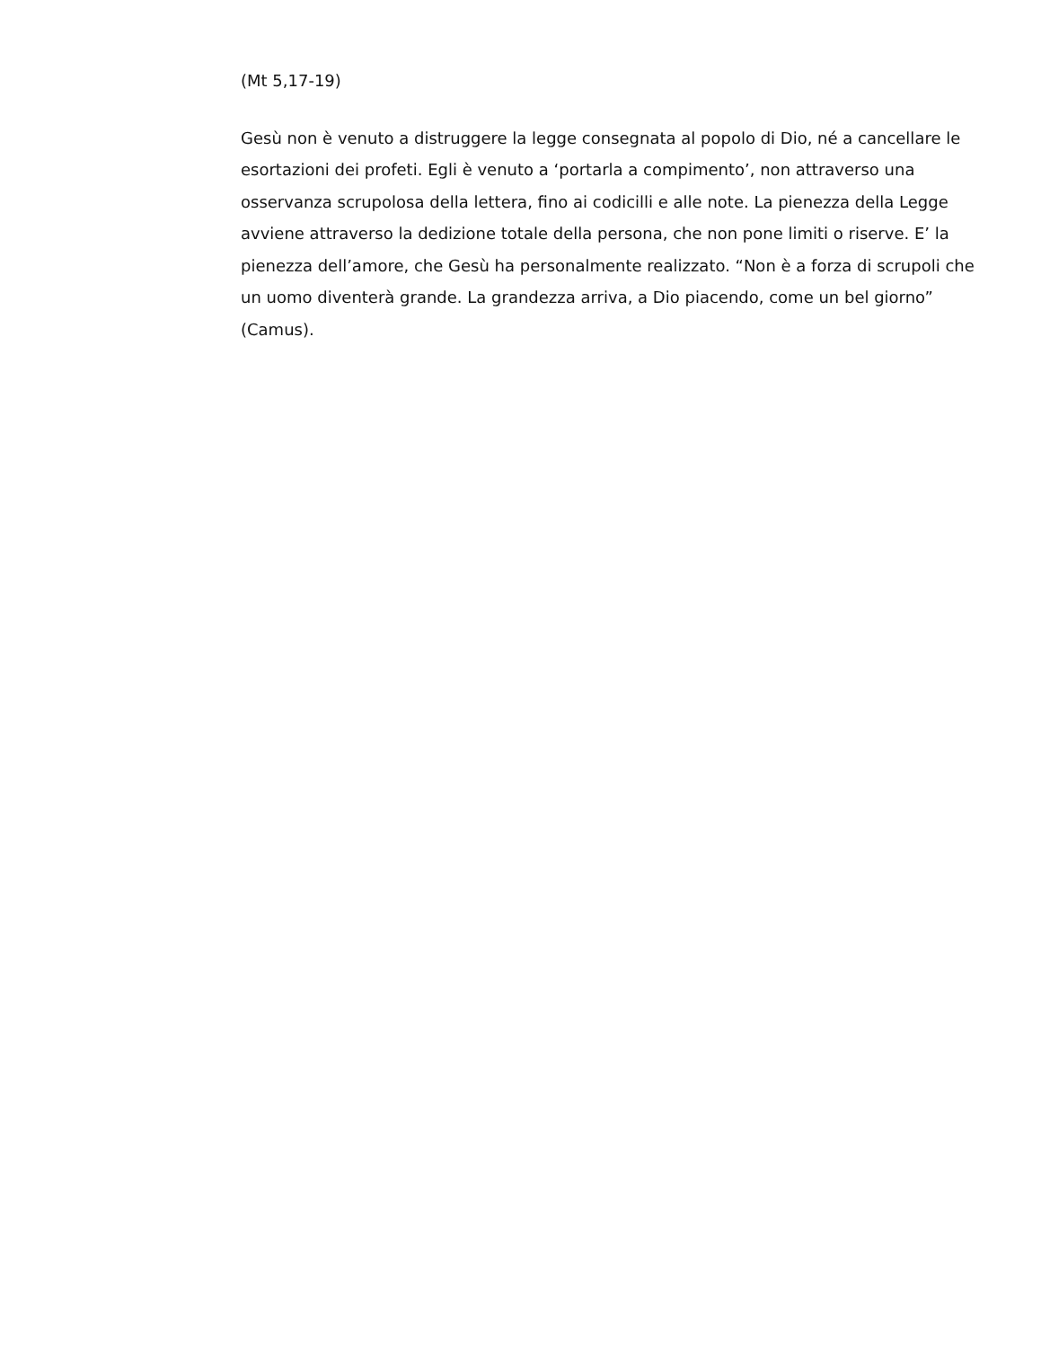(Mt 5,17-19)
Gesù non è venuto a distruggere la legge consegnata al popolo di Dio, né a cancellare le esortazioni dei profeti. Egli è venuto a ‘portarla a compimento’, non attraverso una osservanza scrupolosa della lettera, fino ai codicilli e alle note. La pienezza della Legge avviene attraverso la dedizione totale della persona, che non pone limiti o riserve. E’ la pienezza dell’amore, che Gesù ha personalmente realizzato. “Non è a forza di scrupoli che un uomo diventerà grande. La grandezza arriva, a Dio piacendo, come un bel giorno” (Camus).